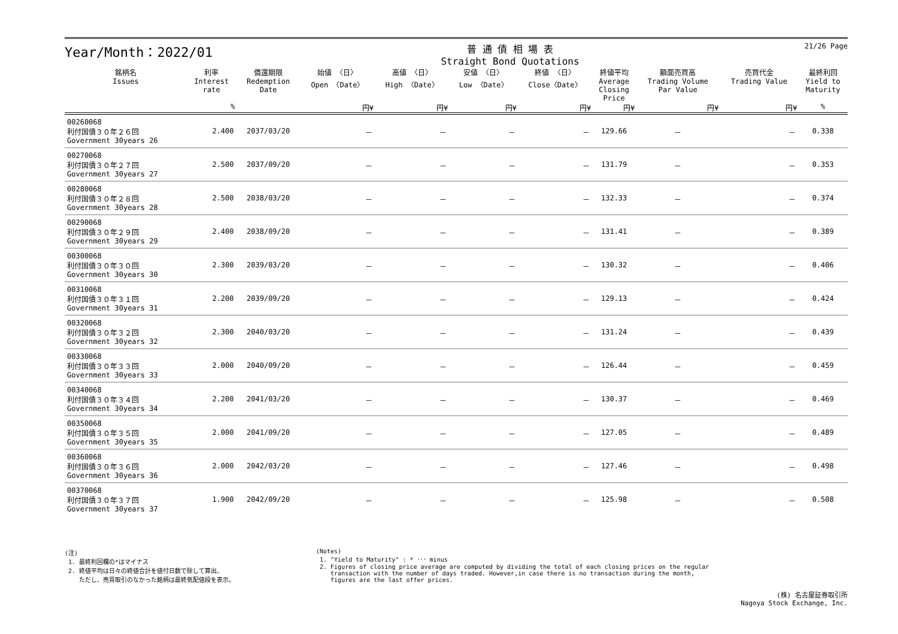21/26 Page
Year/Month：2022/01
普 通 債 相 場 表
Straight Bond Quotations
| 銘柄名 Issues | 利率 Interest rate | 償還期限 Redemption Date | 始値 〈日〉 Open 〈Date〉 | 高値 〈日〉 High 〈Date〉 | 安値 〈日〉 Low 〈Date〉 | 終値 〈日〉 Close〈Date〉 | 終値平均 Average Closing Price | 額面売買高 Trading Volume Par Value | 売買代金 Trading Value | 最終利回 Yield to Maturity |
| --- | --- | --- | --- | --- | --- | --- | --- | --- | --- | --- |
| | % | | 円¥ | 円¥ | 円¥ | 円¥ | 円¥ | 円¥ | 円¥ | % |
| 00260068 利付国債３０年２６回 Government 30years 26 | 2.400 | 2037/03/20 | － | － | － | － | 129.66 | － | － | 0.338 |
| 00270068 利付国債３０年２７回 Government 30years 27 | 2.500 | 2037/09/20 | － | － | － | － | 131.79 | － | － | 0.353 |
| 00280068 利付国債３０年２８回 Government 30years 28 | 2.500 | 2038/03/20 | － | － | － | － | 132.33 | － | － | 0.374 |
| 00290068 利付国債３０年２９回 Government 30years 29 | 2.400 | 2038/09/20 | － | － | － | － | 131.41 | － | － | 0.389 |
| 00300068 利付国債３０年３０回 Government 30years 30 | 2.300 | 2039/03/20 | － | － | － | － | 130.32 | － | － | 0.406 |
| 00310068 利付国債３０年３１回 Government 30years 31 | 2.200 | 2039/09/20 | － | － | － | － | 129.13 | － | － | 0.424 |
| 00320068 利付国債３０年３２回 Government 30years 32 | 2.300 | 2040/03/20 | － | － | － | － | 131.24 | － | － | 0.439 |
| 00330068 利付国債３０年３３回 Government 30years 33 | 2.000 | 2040/09/20 | － | － | － | － | 126.44 | － | － | 0.459 |
| 00340068 利付国債３０年３４回 Government 30years 34 | 2.200 | 2041/03/20 | － | － | － | － | 130.37 | － | － | 0.469 |
| 00350068 利付国債３０年３５回 Government 30years 35 | 2.000 | 2041/09/20 | － | － | － | － | 127.05 | － | － | 0.489 |
| 00360068 利付国債３０年３６回 Government 30years 36 | 2.000 | 2042/03/20 | － | － | － | － | 127.46 | － | － | 0.498 |
| 00370068 利付国債３０年３７回 Government 30years 37 | 1.900 | 2042/09/20 | － | － | － | － | 125.98 | － | － | 0.508 |
(注)
1. 最終利回欄の*はマイナス
2. 終値平均は日々の終値合計を値付日数で除して算出。
ただし、売買取引のなかった銘柄は最終気配値段を表示。
(Notes)
1. "Yield to Maturity" : * ･･･ minus
2. Figures of closing price average are computed by dividing the total of each closing prices on the regular
transaction with the number of days traded. However,in case there is no transaction during the month,
figures are the last offer prices.
(株) 名古屋証券取引所
Nagoya Stock Exchange, Inc.